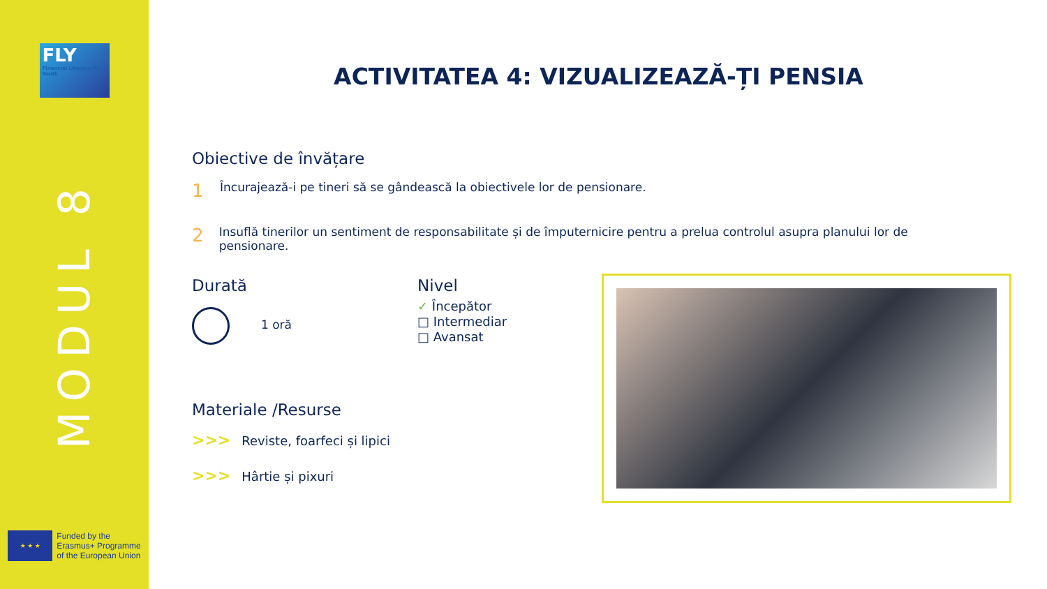FLY
Financial Literacy for Youth
MODUL 8
★ ★ ★
Funded by the
Erasmus+ Programme
of the European Union
ACTIVITATEA 4: VIZUALIZEAZĂ-ȚI PENSIA
Obiective de învățare
1 Încurajează-i pe tineri să se gândească la obiectivele lor de pensionare.
2 Insuflă tinerilor un sentiment de responsabilitate și de împuternicire pentru a prelua controlul asupra planului lor de pensionare.
Durată
1 oră
Nivel
✓ Începător
□ Intermediar
□ Avansat
Materiale /Resurse
>>> Reviste, foarfeci și lipici
>>> Hârtie și pixuri